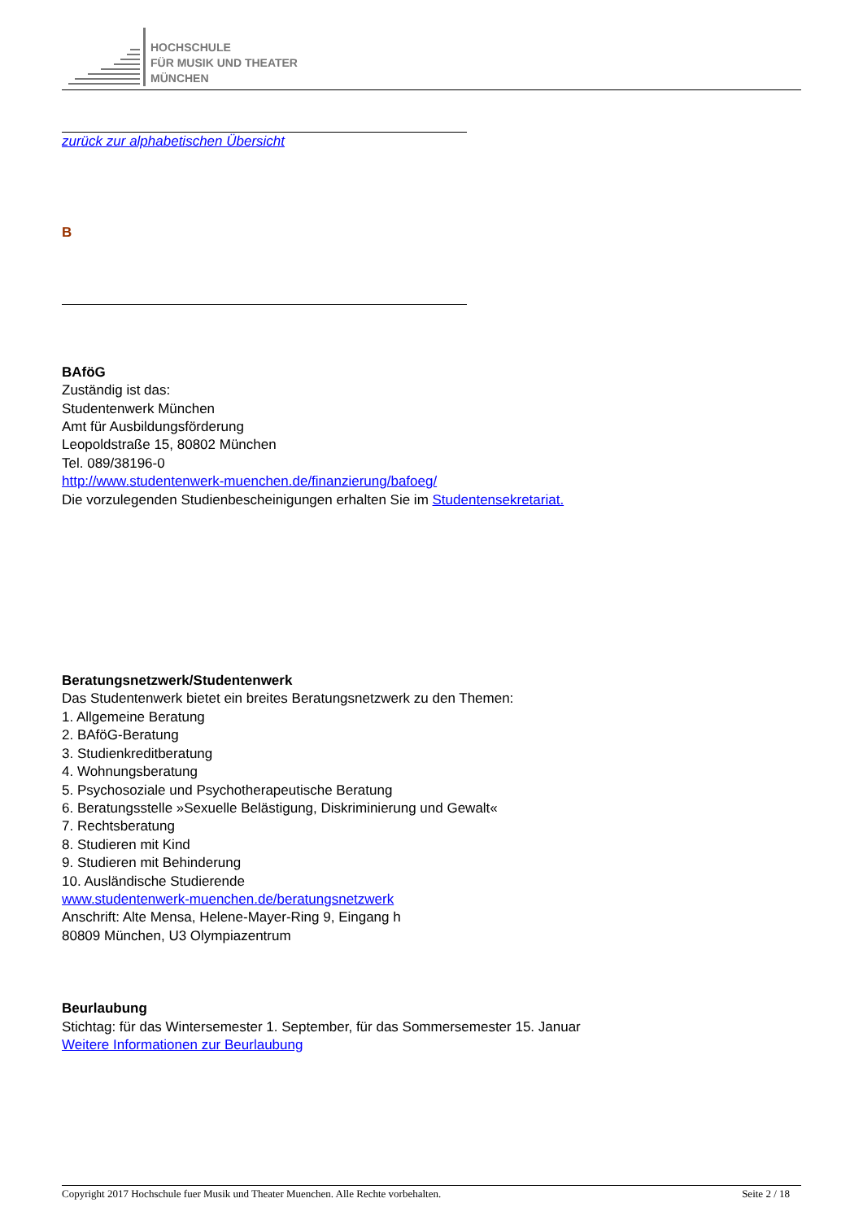HOCHSCHULE
FÜR MUSIK UND THEATER
MÜNCHEN
zurück zur alphabetischen Übersicht
B
BAföG
Zuständig ist das:
Studentenwerk München
Amt für Ausbildungsförderung
Leopoldstraße 15, 80802 München
Tel. 089/38196-0
http://www.studentenwerk-muenchen.de/finanzierung/bafoeg/
Die vorzulegenden Studienbescheinigungen erhalten Sie im Studentensekretariat.
Beratungsnetzwerk/Studentenwerk
Das Studentenwerk bietet ein breites Beratungsnetzwerk zu den Themen:
1. Allgemeine Beratung
2. BAföG-Beratung
3. Studienkreditberatung
4. Wohnungsberatung
5. Psychosoziale und Psychotherapeutische Beratung
6. Beratungsstelle »Sexuelle Belästigung, Diskriminierung und Gewalt«
7. Rechtsberatung
8. Studieren mit Kind
9. Studieren mit Behinderung
10. Ausländische Studierende
www.studentenwerk-muenchen.de/beratungsnetzwerk
Anschrift: Alte Mensa, Helene-Mayer-Ring 9, Eingang h
80809 München, U3 Olympiazentrum
Beurlaubung
Stichtag: für das Wintersemester 1. September, für das Sommersemester 15. Januar
Weitere Informationen zur Beurlaubung
Copyright 2017 Hochschule fuer Musik und Theater Muenchen. Alle Rechte vorbehalten. Seite 2 / 18